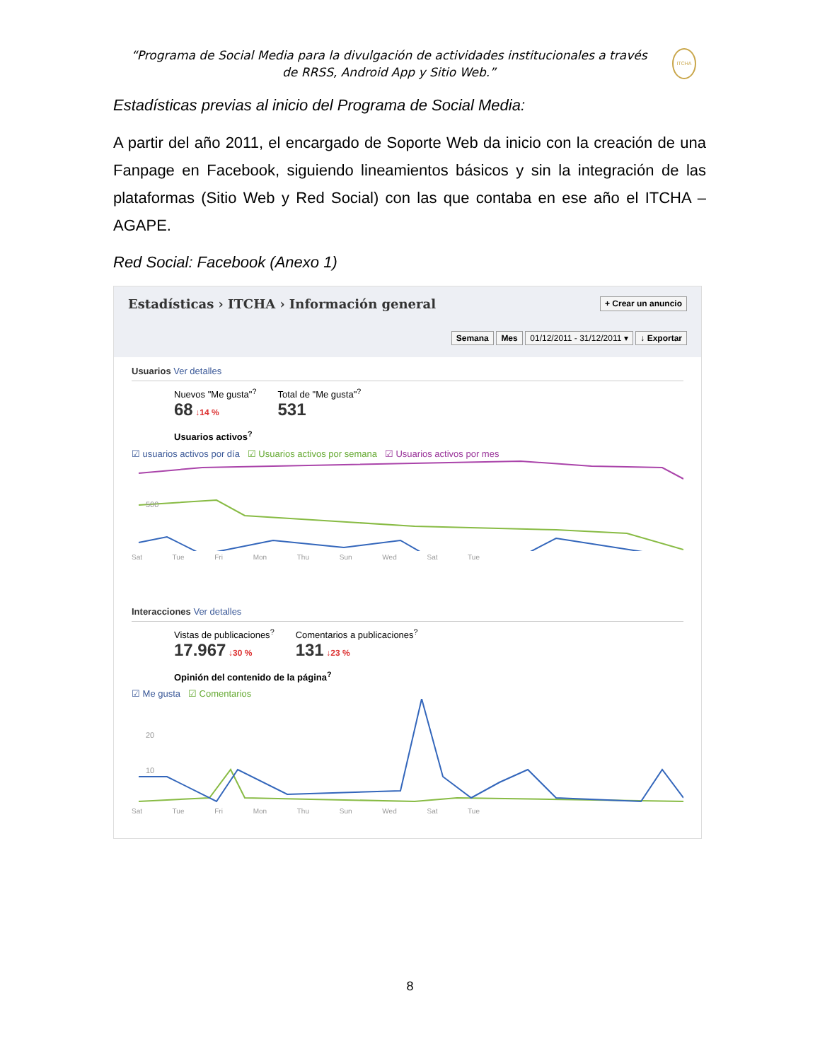“Programa de Social Media para la divulgación de actividades institucionales a través de RRSS, Android App y Sitio Web.”
ITCHA
Estadísticas previas al inicio del Programa de Social Media:
A partir del año 2011, el encargado de Soporte Web da inicio con la creación de una Fanpage en Facebook, siguiendo lineamientos básicos y sin la integración de las plataformas (Sitio Web y Red Social) con las que contaba en ese año el ITCHA – AGAPE.
Red Social: Facebook (Anexo 1)
Estadísticas › ITCHA › Información general + Crear un anuncio
Semana Mes 01/12/2011 - 31/12/2011 ▾ ↓ Exportar
Usuarios Ver detalles
Nuevos "Me gusta"<sup>?</sup>
68 ↓14 %
Total de "Me gusta"<sup>?</sup>
531
Usuarios activos<sup>?</sup>
☑ usuarios activos por día ☑ Usuarios activos por semana ☑ Usuarios activos por mes
500
Sat Tue Fri Mon Thu Sun Wed Sat Tue
Interacciones Ver detalles
Vistas de publicaciones<sup>?</sup>
17.967 ↓30 %
Comentarios a publicaciones<sup>?</sup>
131 ↓23 %
Opinión del contenido de la página<sup>?</sup>
☑ Me gusta ☑ Comentarios
20
10
Sat Tue Fri Mon Thu Sun Wed Sat Tue
8